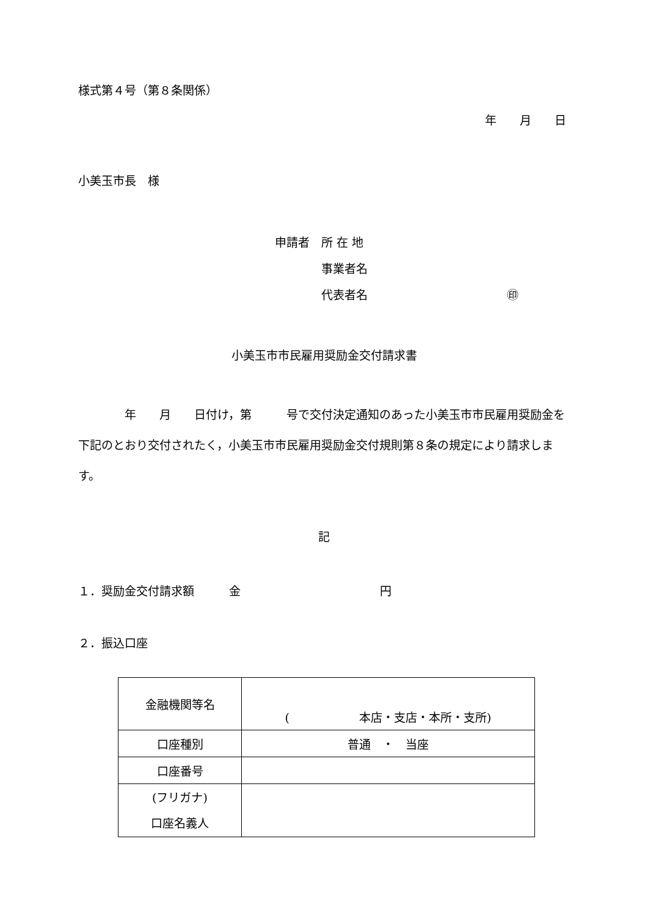様式第４号（第８条関係）
年　　月　　日
小美玉市長　様
申請者　所 在 地
　　　　事業者名
　　　　代表者名　　　　　　　　　　　　㊞
小美玉市市民雇用奨励金交付請求書
　　　　年　　月　　日付け，第　　　号で交付決定通知のあった小美玉市市民雇用奨励金を下記のとおり交付されたく，小美玉市市民雇用奨励金交付規則第８条の規定により請求します。
記
１．奨励金交付請求額　　　金　　　　　　　　　　　　円
２．振込口座
| 金融機関等名 | ( 本店・支店・本所・支所) |
| 口座種別 | 普通 ・ 当座 |
| 口座番号 | |
| (フリガナ) 口座名義人 | |